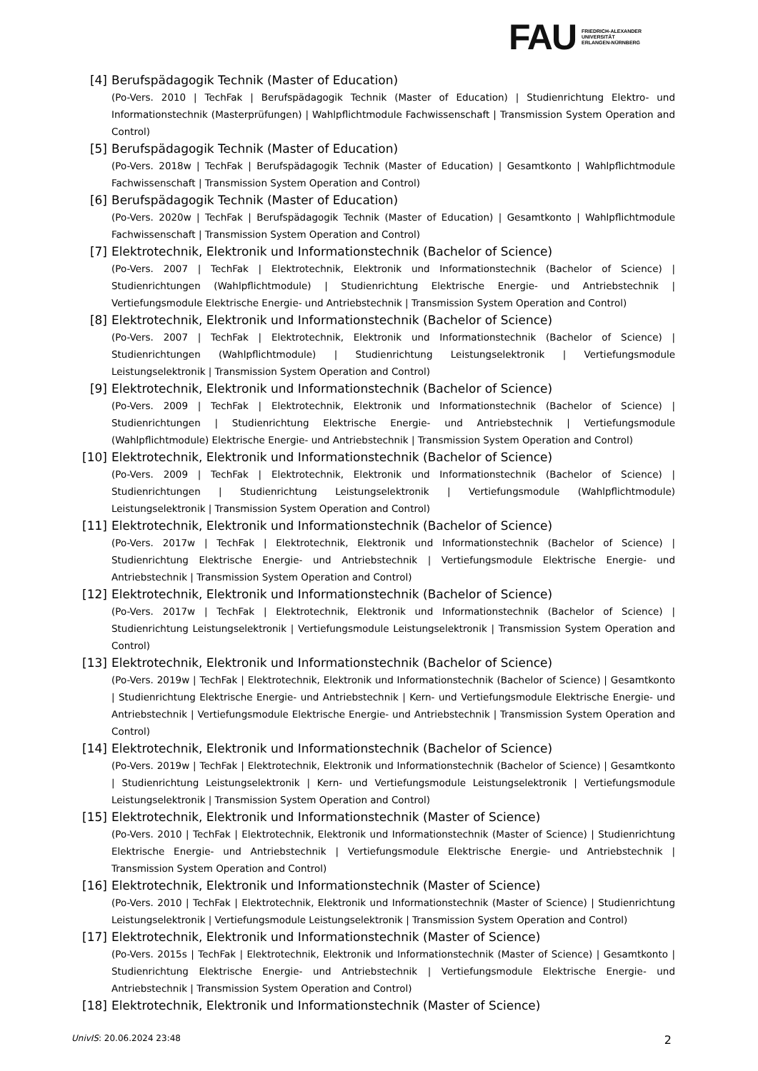FAU
FRIEDRICH-ALEXANDER
UNIVERSITÄT
ERLANGEN-NÜRNBERG
[4] Berufspädagogik Technik (Master of Education)
(Po-Vers. 2010 | TechFak | Berufspädagogik Technik (Master of Education) | Studienrichtung Elektro- und Informationstechnik (Masterprüfungen) | Wahlpflichtmodule Fachwissenschaft | Transmission System Operation and Control)
[5] Berufspädagogik Technik (Master of Education)
(Po-Vers. 2018w | TechFak | Berufspädagogik Technik (Master of Education) | Gesamtkonto | Wahlpflichtmodule Fachwissenschaft | Transmission System Operation and Control)
[6] Berufspädagogik Technik (Master of Education)
(Po-Vers. 2020w | TechFak | Berufspädagogik Technik (Master of Education) | Gesamtkonto | Wahlpflichtmodule Fachwissenschaft | Transmission System Operation and Control)
[7] Elektrotechnik, Elektronik und Informationstechnik (Bachelor of Science)
(Po-Vers. 2007 | TechFak | Elektrotechnik, Elektronik und Informationstechnik (Bachelor of Science) | Studienrichtungen (Wahlpflichtmodule) | Studienrichtung Elektrische Energie- und Antriebstechnik | Vertiefungsmodule Elektrische Energie- und Antriebstechnik | Transmission System Operation and Control)
[8] Elektrotechnik, Elektronik und Informationstechnik (Bachelor of Science)
(Po-Vers. 2007 | TechFak | Elektrotechnik, Elektronik und Informationstechnik (Bachelor of Science) | Studienrichtungen (Wahlpflichtmodule) | Studienrichtung Leistungselektronik | Vertiefungsmodule Leistungselektronik | Transmission System Operation and Control)
[9] Elektrotechnik, Elektronik und Informationstechnik (Bachelor of Science)
(Po-Vers. 2009 | TechFak | Elektrotechnik, Elektronik und Informationstechnik (Bachelor of Science) | Studienrichtungen | Studienrichtung Elektrische Energie- und Antriebstechnik | Vertiefungsmodule (Wahlpflichtmodule) Elektrische Energie- und Antriebstechnik | Transmission System Operation and Control)
[10] Elektrotechnik, Elektronik und Informationstechnik (Bachelor of Science)
(Po-Vers. 2009 | TechFak | Elektrotechnik, Elektronik und Informationstechnik (Bachelor of Science) | Studienrichtungen | Studienrichtung Leistungselektronik | Vertiefungsmodule (Wahlpflichtmodule) Leistungselektronik | Transmission System Operation and Control)
[11] Elektrotechnik, Elektronik und Informationstechnik (Bachelor of Science)
(Po-Vers. 2017w | TechFak | Elektrotechnik, Elektronik und Informationstechnik (Bachelor of Science) | Studienrichtung Elektrische Energie- und Antriebstechnik | Vertiefungsmodule Elektrische Energie- und Antriebstechnik | Transmission System Operation and Control)
[12] Elektrotechnik, Elektronik und Informationstechnik (Bachelor of Science)
(Po-Vers. 2017w | TechFak | Elektrotechnik, Elektronik und Informationstechnik (Bachelor of Science) | Studienrichtung Leistungselektronik | Vertiefungsmodule Leistungselektronik | Transmission System Operation and Control)
[13] Elektrotechnik, Elektronik und Informationstechnik (Bachelor of Science)
(Po-Vers. 2019w | TechFak | Elektrotechnik, Elektronik und Informationstechnik (Bachelor of Science) | Gesamtkonto | Studienrichtung Elektrische Energie- und Antriebstechnik | Kern- und Vertiefungsmodule Elektrische Energie- und Antriebstechnik | Vertiefungsmodule Elektrische Energie- und Antriebstechnik | Transmission System Operation and Control)
[14] Elektrotechnik, Elektronik und Informationstechnik (Bachelor of Science)
(Po-Vers. 2019w | TechFak | Elektrotechnik, Elektronik und Informationstechnik (Bachelor of Science) | Gesamtkonto | Studienrichtung Leistungselektronik | Kern- und Vertiefungsmodule Leistungselektronik | Vertiefungsmodule Leistungselektronik | Transmission System Operation and Control)
[15] Elektrotechnik, Elektronik und Informationstechnik (Master of Science)
(Po-Vers. 2010 | TechFak | Elektrotechnik, Elektronik und Informationstechnik (Master of Science) | Studienrichtung Elektrische Energie- und Antriebstechnik | Vertiefungsmodule Elektrische Energie- und Antriebstechnik | Transmission System Operation and Control)
[16] Elektrotechnik, Elektronik und Informationstechnik (Master of Science)
(Po-Vers. 2010 | TechFak | Elektrotechnik, Elektronik und Informationstechnik (Master of Science) | Studienrichtung Leistungselektronik | Vertiefungsmodule Leistungselektronik | Transmission System Operation and Control)
[17] Elektrotechnik, Elektronik und Informationstechnik (Master of Science)
(Po-Vers. 2015s | TechFak | Elektrotechnik, Elektronik und Informationstechnik (Master of Science) | Gesamtkonto | Studienrichtung Elektrische Energie- und Antriebstechnik | Vertiefungsmodule Elektrische Energie- und Antriebstechnik | Transmission System Operation and Control)
[18] Elektrotechnik, Elektronik und Informationstechnik (Master of Science)
UnivIS: 20.06.2024 23:48 2